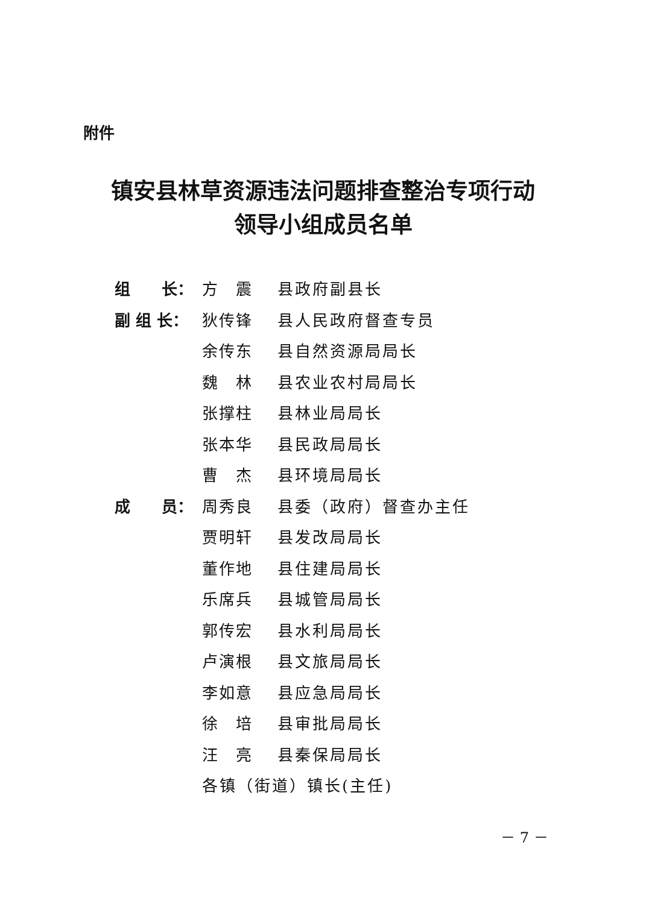附件
镇安县林草资源违法问题排查整治专项行动
领导小组成员名单
| 组 长： | 方 震 | 县政府副县长 |
| 副 组 长： | 狄传锋 | 县人民政府督查专员 |
| | 余传东 | 县自然资源局局长 |
| | 魏 林 | 县农业农村局局长 |
| | 张撑柱 | 县林业局局长 |
| | 张本华 | 县民政局局长 |
| | 曹 杰 | 县环境局局长 |
| 成 员： | 周秀良 | 县委（政府）督查办主任 |
| | 贾明轩 | 县发改局局长 |
| | 董作地 | 县住建局局长 |
| | 乐席兵 | 县城管局局长 |
| | 郭传宏 | 县水利局局长 |
| | 卢演根 | 县文旅局局长 |
| | 李如意 | 县应急局局长 |
| | 徐 培 | 县审批局局长 |
| | 汪 亮 | 县秦保局局长 |
| | 各镇（街道）镇长(主任) | |
－ 7 －